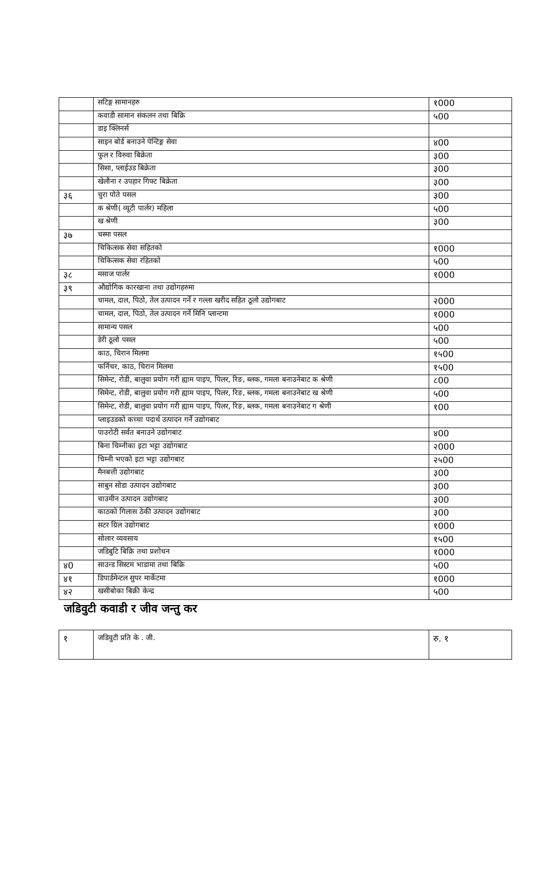| | सटिङ्ग सामानहरु | १000 |
| | कवाडी सामान संकलन तथा बिक्रि | ५00 |
| | डाइ क्लिनर्स | |
| | साइन बोर्ड बनाउने पेन्टिङ्ग सेवा | ४00 |
| | फुल र विरुवा बिक्रेता | ३00 |
| | सिसा, प्लाईउड बिक्रेता | ३00 |
| | खेलौना र उपहार गिफ्ट बिक्रेता | ३00 |
| ३६ | चुरा पोते पसल | ३00 |
| | क श्रेणी( व्यूटी पार्लर) महिला | ५00 |
| | ख श्रेणी | ३00 |
| ३७ | चस्मा पसल | |
| | चिकित्सक सेवा सहितको | १000 |
| | चिकित्सक सेवा रहितको | ५00 |
| ३८ | मसाज पार्लर | १000 |
| ३९ | औद्योगिक कारखाना तथा उद्योगहरुमा | |
| | चामल, दाल, पिठो, तेल उत्पादन गर्ने र गल्ला खरीद सहित ठूलो उद्योगबाट | २000 |
| | चामल, दाल, पिठो, तेल उत्पादन गर्ने मिनि प्लान्टमा | १000 |
| | सामान्य पसल | ५00 |
| | डेरी ठूलो पसल | ५00 |
| | काठ, चिरान मिलमा | १५00 |
| | फर्निचर, काठ, चिरान मिलमा | १५00 |
| | सिमेन्ट, रोडी, बालुवा प्रयोग गरी ह्याम पाइप, पिलर, रिङ, ब्लक, गमला बनाउनेबाट क श्रेणी | ८00 |
| | सिमेन्ट, रोडी, बालुवा प्रयोग गरी ह्याम पाइप, पिलर, रिङ, ब्लक, गमला बनाउनेबाट ख श्रेणी | ५00 |
| | सिमेन्ट, रोडी, बालुवा प्रयोग गरी ह्याम पाइप, पिलर, रिङ, ब्लक, गमला बनाउनेबाट ग श्रेणी | १00 |
| | प्लाइउडको कच्चा पदार्थ उत्पादन गर्ने उद्योगबाट | |
| | पाउरोटी सर्वत बनाउने उद्योगबाट | ४00 |
| | बिना चिम्नीका इटा भट्टा उद्योगबाट | २000 |
| | चिम्नी भएको इटा भट्टा उद्योगबाट | २५00 |
| | मैनबत्ती उद्योगबाट | ३00 |
| | साबुन सोडा उत्पादन उद्योगबाट | ३00 |
| | चाउमीन उत्पादन उद्योगबाट | ३00 |
| | काठको गिलास ठेकी उत्पादन उद्योगबाट | ३00 |
| | सटर ग्रिल उद्योगबाट | १000 |
| | सोलार व्यवसाय | १५00 |
| | जडिबुटि बिक्रि तथा प्रशोधन | १000 |
| ४0 | साउन्ड सिस्टम भाडामा तथा बिक्रि | ५00 |
| ४१ | डिपार्डमेन्टल सुपर मार्केटमा | १000 |
| ४२ | खसीबोका बिक्री केन्द्र | ५00 |
जडिवुटी कवाडी र जीव जन्तु कर
| १ | जडिवुटी प्रति के . जी. | रु. १ |